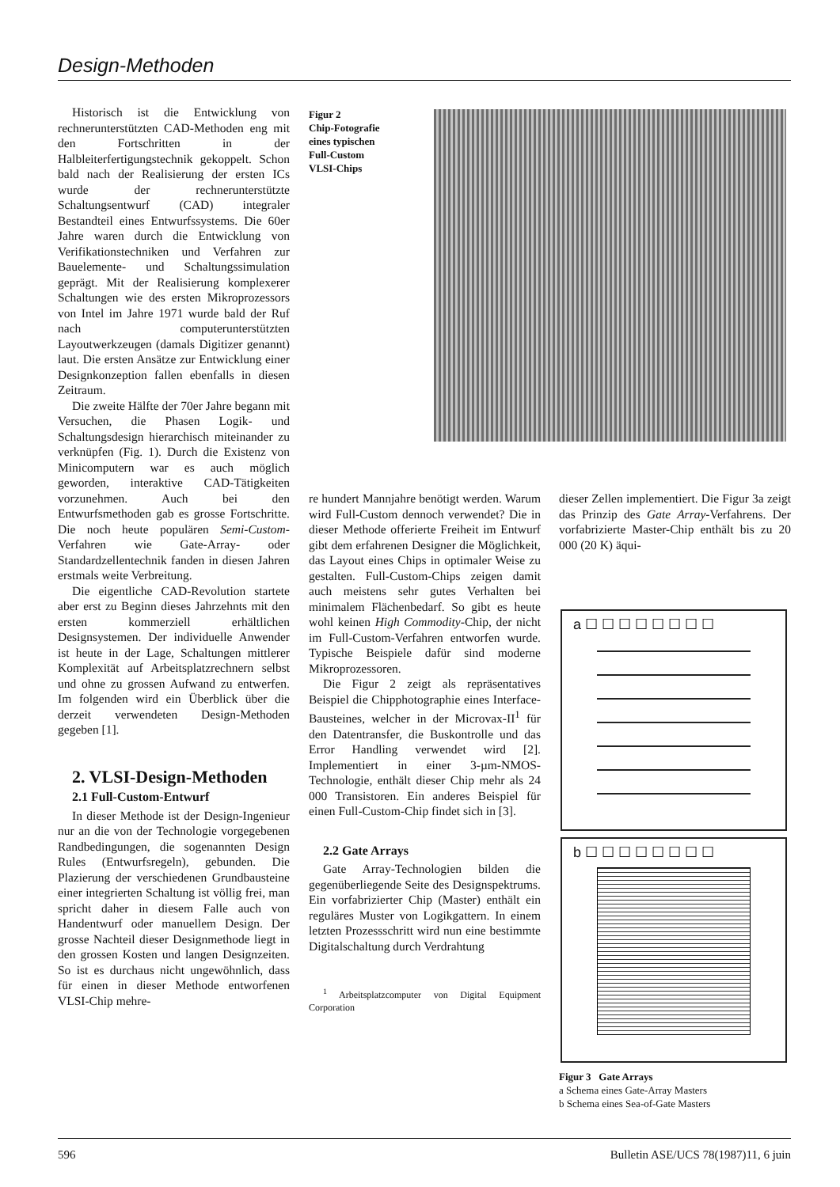Design-Methoden
Historisch ist die Entwicklung von rechnerunterstützten CAD-Methoden eng mit den Fortschritten in der Halbleiterfertigungstechnik gekoppelt. Schon bald nach der Realisierung der ersten ICs wurde der rechnerunterstützte Schaltungsentwurf (CAD) integraler Bestandteil eines Entwurfssystems. Die 60er Jahre waren durch die Entwicklung von Verifikationstechniken und Verfahren zur Bauelemente- und Schaltungssimulation geprägt. Mit der Realisierung komplexerer Schaltungen wie des ersten Mikroprozessors von Intel im Jahre 1971 wurde bald der Ruf nach computerunterstützten Layoutwerkzeugen (damals Digitizer genannt) laut. Die ersten Ansätze zur Entwicklung einer Designkonzeption fallen ebenfalls in diesen Zeitraum.
Die zweite Hälfte der 70er Jahre begann mit Versuchen, die Phasen Logik- und Schaltungsdesign hierarchisch miteinander zu verknüpfen (Fig. 1). Durch die Existenz von Minicomputern war es auch möglich geworden, interaktive CAD-Tätigkeiten vorzunehmen. Auch bei den Entwurfsmethoden gab es grosse Fortschritte. Die noch heute populären Semi-Custom-Verfahren wie Gate-Array- oder Standardzellentechnik fanden in diesen Jahren erstmals weite Verbreitung.
Die eigentliche CAD-Revolution startete aber erst zu Beginn dieses Jahrzehnts mit den ersten kommerziell erhältlichen Designsystemen. Der individuelle Anwender ist heute in der Lage, Schaltungen mittlerer Komplexität auf Arbeitsplatzrechnern selbst und ohne zu grossen Aufwand zu entwerfen. Im folgenden wird ein Überblick über die derzeit verwendeten Design-Methoden gegeben [1].
2. VLSI-Design-Methoden
2.1 Full-Custom-Entwurf
In dieser Methode ist der Design-Ingenieur nur an die von der Technologie vorgegebenen Randbedingungen, die sogenannten Design Rules (Entwurfsregeln), gebunden. Die Plazierung der verschiedenen Grundbausteine einer integrierten Schaltung ist völlig frei, man spricht daher in diesem Falle auch von Handentwurf oder manuellem Design. Der grosse Nachteil dieser Designmethode liegt in den grossen Kosten und langen Designzeiten. So ist es durchaus nicht ungewöhnlich, dass für einen in dieser Methode entworfenen VLSI-Chip mehre-
Figur 2
Chip-Fotografie
eines typischen
Full-Custom
VLSI-Chips
re hundert Mannjahre benötigt werden. Warum wird Full-Custom dennoch verwendet? Die in dieser Methode offerierte Freiheit im Entwurf gibt dem erfahrenen Designer die Möglichkeit, das Layout eines Chips in optimaler Weise zu gestalten. Full-Custom-Chips zeigen damit auch meistens sehr gutes Verhalten bei minimalem Flächenbedarf. So gibt es heute wohl keinen High Commodity-Chip, der nicht im Full-Custom-Verfahren entworfen wurde. Typische Beispiele dafür sind moderne Mikroprozessoren.
Die Figur 2 zeigt als repräsentatives Beispiel die Chipphotographie eines Interface-Bausteines, welcher in der Microvax-II<sup>1</sup> für den Datentransfer, die Buskontrolle und das Error Handling verwendet wird [2]. Implementiert in einer 3-µm-NMOS-Technologie, enthält dieser Chip mehr als 24 000 Transistoren. Ein anderes Beispiel für einen Full-Custom-Chip findet sich in [3].
2.2 Gate Arrays
Gate Array-Technologien bilden die gegenüberliegende Seite des Designspektrums. Ein vorfabrizierter Chip (Master) enthält ein reguläres Muster von Logikgattern. In einem letzten Prozessschritt wird nun eine bestimmte Digitalschaltung durch Verdrahtung
<sup>1</sup> Arbeitsplatzcomputer von Digital Equipment Corporation
dieser Zellen implementiert. Die Figur 3a zeigt das Prinzip des Gate Array-Verfahrens. Der vorfabrizierte Master-Chip enthält bis zu 20 000 (20 K) äqui-
a ☐ ☐ ☐ ☐ ☐ ☐ ☐ ☐
b ☐ ☐ ☐ ☐ ☐ ☐ ☐ ☐
Figur 3 Gate Arrays
a Schema eines Gate-Array Masters
b Schema eines Sea-of-Gate Masters
596 Bulletin ASE/UCS 78(1987)11, 6 juin